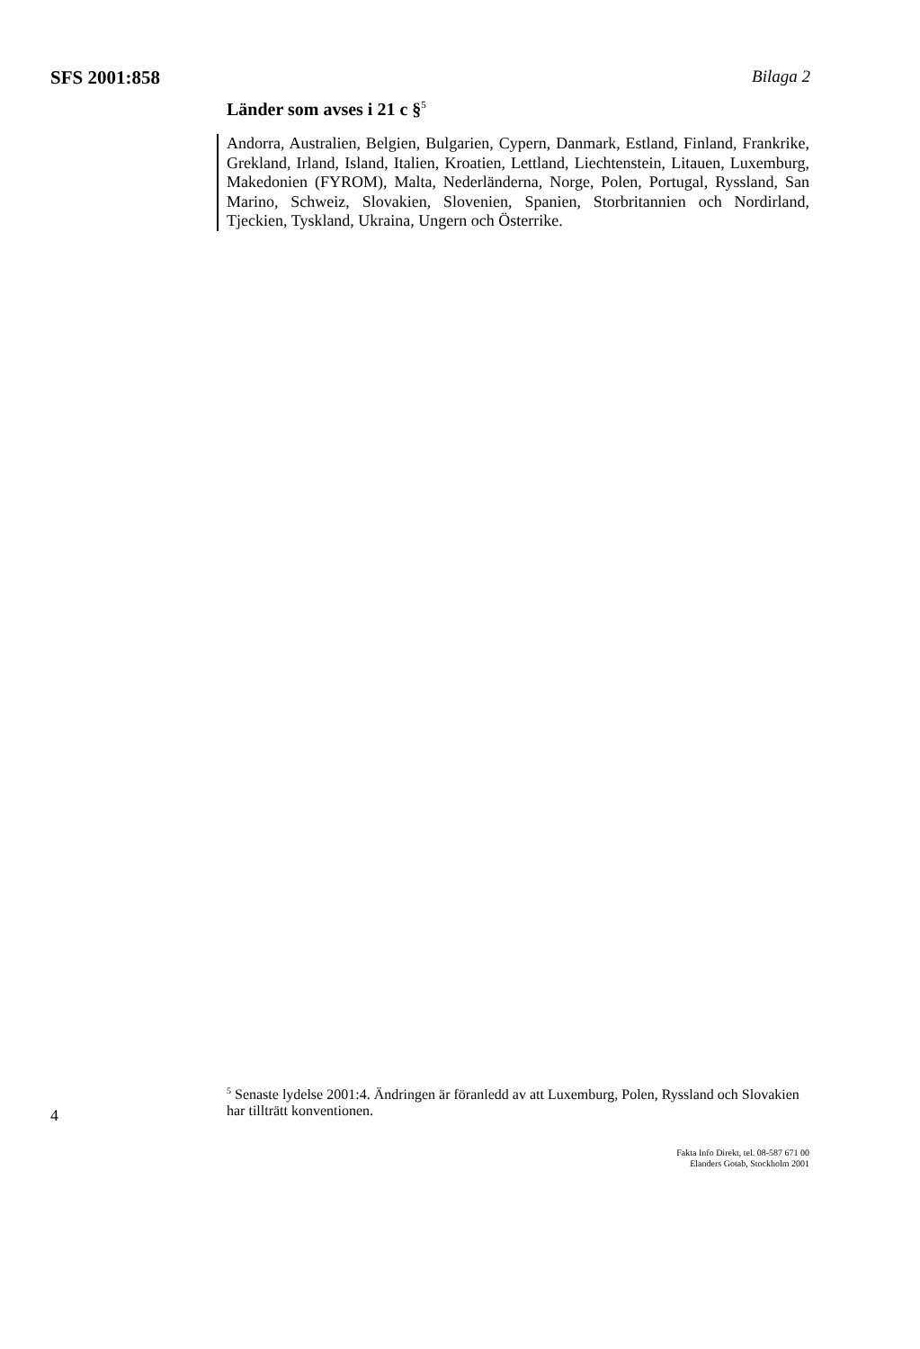SFS 2001:858 Bilaga 2
Länder som avses i 21 c §<sup>5</sup>
Andorra, Australien, Belgien, Bulgarien, Cypern, Danmark, Estland, Finland, Frankrike, Grekland, Irland, Island, Italien, Kroatien, Lettland, Liechtenstein, Litauen, Luxemburg, Makedonien (FYROM), Malta, Nederländerna, Norge, Polen, Portugal, Ryssland, San Marino, Schweiz, Slovakien, Slovenien, Spanien, Storbritannien och Nordirland, Tjeckien, Tyskland, Ukraina, Ungern och Österrike.
<sup>5</sup> Senaste lydelse 2001:4. Ändringen är föranledd av att Luxemburg, Polen, Ryssland och Slovakien har tillträtt konventionen.
4
Fakta Info Direkt, tel. 08-587 671 00
Elanders Gotab, Stockholm 2001